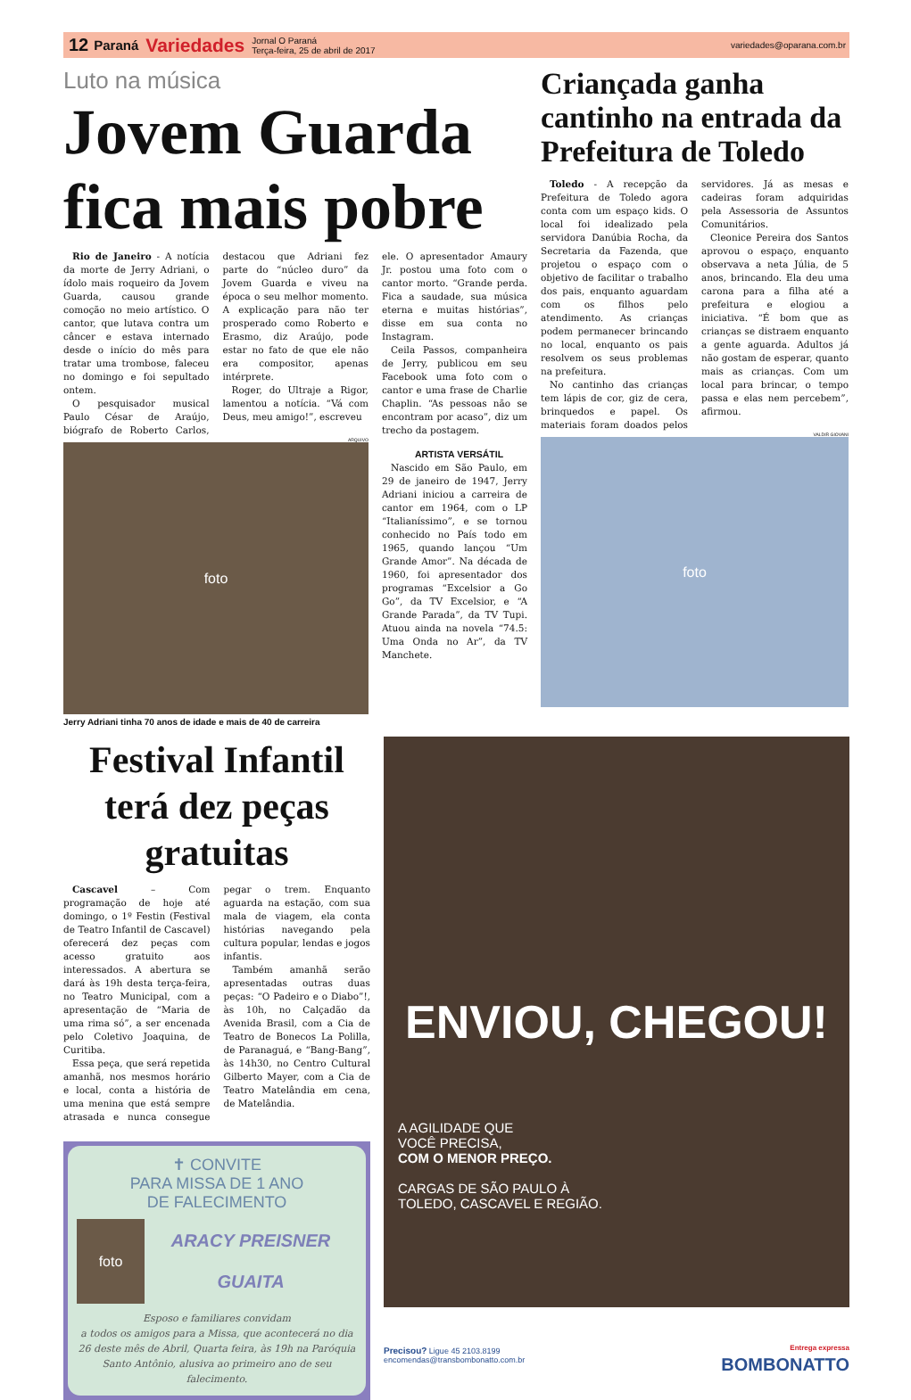12 Paraná Variedades Jornal O Paraná
Terça-feira, 25 de abril de 2017 variedades@oparana.com.br
Luto na música
Jovem Guarda fica mais pobre
Rio de Janeiro - A notícia da morte de Jerry Adriani, o ídolo mais roqueiro da Jovem Guarda, causou grande comoção no meio artístico. O cantor, que lutava contra um câncer e estava internado desde o início do mês para tratar uma trombose, faleceu no domingo e foi sepultado ontem.
O pesquisador musical Paulo César de Araújo, biógrafo de Roberto Carlos, destacou que Adriani fez parte do “núcleo duro” da Jovem Guarda e viveu na época o seu melhor momento. A explicação para não ter prosperado como Roberto e Erasmo, diz Araújo, pode estar no fato de que ele não era compositor, apenas intérprete.
Roger, do Ultraje a Rigor, lamentou a notícia. “Vá com Deus, meu amigo!”, escreveu
ARQUIVO
foto
Jerry Adriani tinha 70 anos de idade e mais de 40 de carreira
ele. O apresentador Amaury Jr. postou uma foto com o cantor morto. “Grande perda. Fica a saudade, sua música eterna e muitas histórias”, disse em sua conta no Instagram.
Ceila Passos, companheira de Jerry, publicou em seu Facebook uma foto com o cantor e uma frase de Charlie Chaplin. “As pessoas não se encontram por acaso”, diz um trecho da postagem.
ARTISTA VERSÁTIL
Nascido em São Paulo, em 29 de janeiro de 1947, Jerry Adriani iniciou a carreira de cantor em 1964, com o LP “Italianíssimo”, e se tornou conhecido no País todo em 1965, quando lançou “Um Grande Amor”. Na década de 1960, foi apresentador dos programas “Excelsior a Go Go”, da TV Excelsior, e “A Grande Parada”, da TV Tupi. Atuou ainda na novela “74.5: Uma Onda no Ar”, da TV Manchete.
Criançada ganha cantinho na entrada da Prefeitura de Toledo
Toledo - A recepção da Prefeitura de Toledo agora conta com um espaço kids. O local foi idealizado pela servidora Danúbia Rocha, da Secretaria da Fazenda, que projetou o espaço com o objetivo de facilitar o trabalho dos pais, enquanto aguardam com os filhos pelo atendimento. As crianças podem permanecer brincando no local, enquanto os pais resolvem os seus problemas na prefeitura.
No cantinho das crianças tem lápis de cor, giz de cera, brinquedos e papel. Os materiais foram doados pelos servidores. Já as mesas e cadeiras foram adquiridas pela Assessoria de Assuntos Comunitários.
Cleonice Pereira dos Santos aprovou o espaço, enquanto observava a neta Júlia, de 5 anos, brincando. Ela deu uma carona para a filha até a prefeitura e elogiou a iniciativa. “É bom que as crianças se distraem enquanto a gente aguarda. Adultos já não gostam de esperar, quanto mais as crianças. Com um local para brincar, o tempo passa e elas nem percebem”, afirmou.
VALDIR GIOVANI
foto
Festival Infantil terá dez peças gratuitas
Cascavel – Com programação de hoje até domingo, o 1º Festin (Festival de Teatro Infantil de Cascavel) oferecerá dez peças com acesso gratuito aos interessados. A abertura se dará às 19h desta terça-feira, no Teatro Municipal, com a apresentação de “Maria de uma rima só”, a ser encenada pelo Coletivo Joaquina, de Curitiba.
Essa peça, que será repetida amanhã, nos mesmos horário e local, conta a história de uma menina que está sempre atrasada e nunca consegue pegar o trem. Enquanto aguarda na estação, com sua mala de viagem, ela conta histórias navegando pela cultura popular, lendas e jogos infantis.
Também amanhã serão apresentadas outras duas peças: “O Padeiro e o Diabo”!, às 10h, no Calçadão da Avenida Brasil, com a Cia de Teatro de Bonecos La Polilla, de Paranaguá, e “Bang-Bang”, às 14h30, no Centro Cultural Gilberto Mayer, com a Cia de Teatro Matelândia em cena, de Matelândia.
✝ CONVITE
PARA MISSA DE 1 ANO
DE FALECIMENTO
foto
ARACY PREISNER
GUAITA
Esposo e familiares convidam
a todos os amigos para a Missa, que acontecerá no dia 26 deste mês de Abril, Quarta feira, às 19h na Paróquia Santo Antônio, alusiva ao primeiro ano de seu falecimento.
ENVIOU, CHEGOU!
A AGILIDADE QUE
VOCÊ PRECISA,
COM O MENOR PREÇO.
CARGAS DE SÃO PAULO À
TOLEDO, CASCAVEL E REGIÃO.
Precisou? Ligue 45 2103.8199
encomendas@transbombonatto.com.br
Entrega expressa
BOMBONATTO